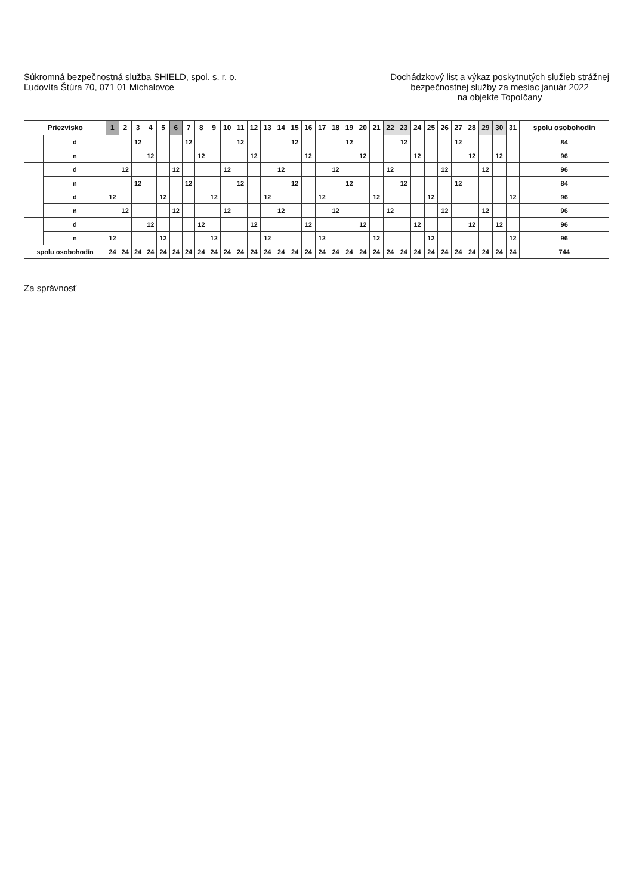Súkromná bezpečnostná služba SHIELD, spol. s. r. o.
Ľudovíta Štúra 70, 071 01 Michalovce
Dochádzkový list a výkaz poskytnutých služieb strážnej
bezpečnostnej služby za mesiac január 2022
na objekte Topoľčany
| Priezvisko | | 1 | 2 | 3 | 4 | 5 | 6 | 7 | 8 | 9 | 10 | 11 | 12 | 13 | 14 | 15 | 16 | 17 | 18 | 19 | 20 | 21 | 22 | 23 | 24 | 25 | 26 | 27 | 28 | 29 | 30 | 31 | spolu osobohodín |
| --- | --- | --- | --- | --- | --- | --- | --- | --- | --- | --- | --- | --- | --- | --- | --- | --- | --- | --- | --- | --- | --- | --- | --- | --- | --- | --- | --- | --- | --- | --- | --- | --- | --- |
| | d | | | 12 | | | | 12 | | | | 12 | | | | 12 | | | | 12 | | | | 12 | | | | 12 | | | | | 84 |
| | n | | | | 12 | | | | 12 | | | | 12 | | | | 12 | | | | 12 | | | | 12 | | | | 12 | | 12 | | 96 |
| | d | | 12 | | | | 12 | | | | 12 | | | | 12 | | | | 12 | | | | 12 | | | | 12 | | | 12 | | | 96 |
| | n | | | 12 | | | | 12 | | | | 12 | | | | 12 | | | | 12 | | | | 12 | | | | 12 | | | | | 84 |
| | d | 12 | | | | 12 | | | | 12 | | | | 12 | | | | 12 | | | | 12 | | | | 12 | | | | | | 12 | 96 |
| | n | | 12 | | | | 12 | | | | 12 | | | | 12 | | | | 12 | | | | 12 | | | | 12 | | | 12 | | | 96 |
| | d | | | | 12 | | | | 12 | | | | 12 | | | | 12 | | | | 12 | | | | 12 | | | | 12 | | 12 | | 96 |
| | n | 12 | | | | 12 | | | | 12 | | | | 12 | | | | 12 | | | | 12 | | | | 12 | | | | | | 12 | 96 |
| spolu osobohodín | | 24 | 24 | 24 | 24 | 24 | 24 | 24 | 24 | 24 | 24 | 24 | 24 | 24 | 24 | 24 | 24 | 24 | 24 | 24 | 24 | 24 | 24 | 24 | 24 | 24 | 24 | 24 | 24 | 24 | 24 | 24 | 744 |
Za správnosť